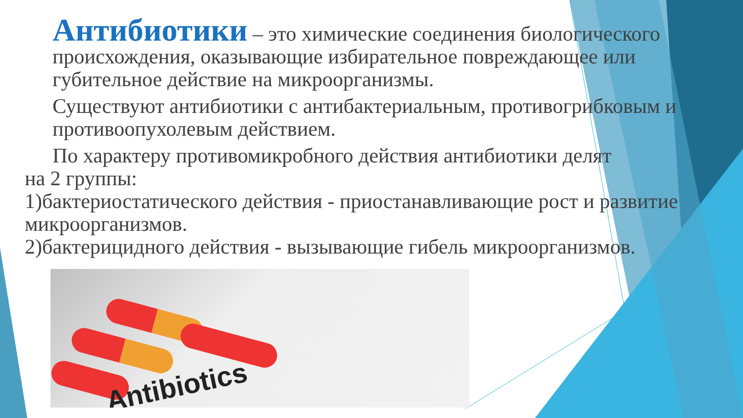Антибиотики – это химические соединения биологического происхождения, оказывающие избирательное повреждающее или губительное действие на микроорганизмы.
Существуют антибиотики с антибактериальным, противогрибковым и противоопухолевым действием.
По характеру противомикробного действия антибиотики делят
на 2 группы:
1)бактериостатического действия - приостанавливающие рост и развитие микроорганизмов.
2)бактерицидного действия - вызывающие гибель микроорганизмов.
Antibiotics